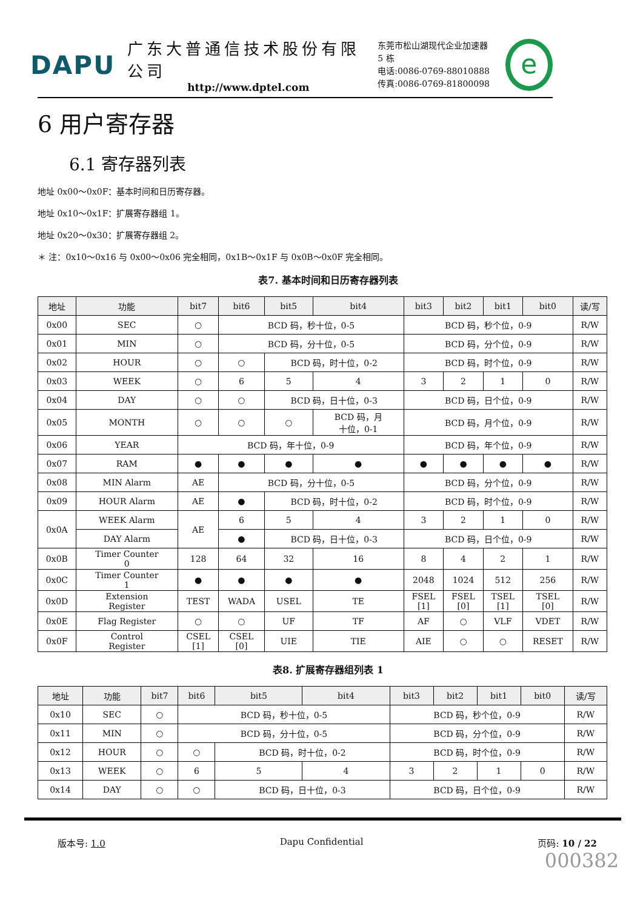DAPU
广东大普通信技术股份有限公司
http://www.dptel.com
东莞市松山湖现代企业加速器 5 栋
电话:0086-0769-88010888
传真:0086-0769-81800098
e
6 用户寄存器
6.1 寄存器列表
地址 0x00～0x0F：基本时间和日历寄存器。
地址 0x10～0x1F：扩展寄存器组 1。
地址 0x20～0x30：扩展寄存器组 2。
＊ 注：0x10～0x16 与 0x00～0x06 完全相同，0x1B～0x1F 与 0x0B～0x0F 完全相同。
表7. 基本时间和日历寄存器列表
| 地址 | 功能 | bit7 | bit6 | bit5 | bit4 | bit3 | bit2 | bit1 | bit0 | 读/写 |
| --- | --- | --- | --- | --- | --- | --- | --- | --- | --- | --- |
| 0x00 | SEC | ○ | BCD 码，秒十位，0-5 | | | BCD 码，秒个位，0-9 | | | | R/W |
| 0x01 | MIN | ○ | BCD 码，分十位，0-5 | | | BCD 码，分个位，0-9 | | | | R/W |
| 0x02 | HOUR | ○ | ○ | BCD 码，时十位，0-2 | | BCD 码，时个位，0-9 | | | | R/W |
| 0x03 | WEEK | ○ | 6 | 5 | 4 | 3 | 2 | 1 | 0 | R/W |
| 0x04 | DAY | ○ | ○ | BCD 码，日十位，0-3 | | BCD 码，日个位，0-9 | | | | R/W |
| 0x05 | MONTH | ○ | ○ | ○ | BCD 码，月 十位，0-1 | BCD 码，月个位，0-9 | | | | R/W |
| 0x06 | YEAR | BCD 码，年十位，0-9 | | | | BCD 码，年个位，0-9 | | | | R/W |
| 0x07 | RAM | ● | ● | ● | ● | ● | ● | ● | ● | R/W |
| 0x08 | MIN Alarm | AE | BCD 码，分十位，0-5 | | | BCD 码，分个位，0-9 | | | | R/W |
| 0x09 | HOUR Alarm | AE | ● | BCD 码，时十位，0-2 | | BCD 码，时个位，0-9 | | | | R/W |
| 0x0A | WEEK Alarm | AE | 6 | 5 | 4 | 3 | 2 | 1 | 0 | R/W |
| | DAY Alarm | | ● | BCD 码，日十位，0-3 | | BCD 码，日个位，0-9 | | | | R/W |
| 0x0B | Timer Counter 0 | 128 | 64 | 32 | 16 | 8 | 4 | 2 | 1 | R/W |
| 0x0C | Timer Counter 1 | ● | ● | ● | ● | 2048 | 1024 | 512 | 256 | R/W |
| 0x0D | Extension Register | TEST | WADA | USEL | TE | FSEL [1] | FSEL [0] | TSEL [1] | TSEL [0] | R/W |
| 0x0E | Flag Register | ○ | ○ | UF | TF | AF | ○ | VLF | VDET | R/W |
| 0x0F | Control Register | CSEL [1] | CSEL [0] | UIE | TIE | AIE | ○ | ○ | RESET | R/W |
表8. 扩展寄存器组列表 1
| 地址 | 功能 | bit7 | bit6 | bit5 | bit4 | bit3 | bit2 | bit1 | bit0 | 读/写 |
| --- | --- | --- | --- | --- | --- | --- | --- | --- | --- | --- |
| 0x10 | SEC | ○ | BCD 码，秒十位，0-5 | | | BCD 码，秒个位，0-9 | | | | R/W |
| 0x11 | MIN | ○ | BCD 码，分十位，0-5 | | | BCD 码，分个位，0-9 | | | | R/W |
| 0x12 | HOUR | ○ | ○ | BCD 码，时十位，0-2 | | BCD 码，时个位，0-9 | | | | R/W |
| 0x13 | WEEK | ○ | 6 | 5 | 4 | 3 | 2 | 1 | 0 | R/W |
| 0x14 | DAY | ○ | ○ | BCD 码，日十位，0-3 | | BCD 码，日个位，0-9 | | | | R/W |
版本号: 1.0 Dapu Confidential 页码: 10 / 22
000382